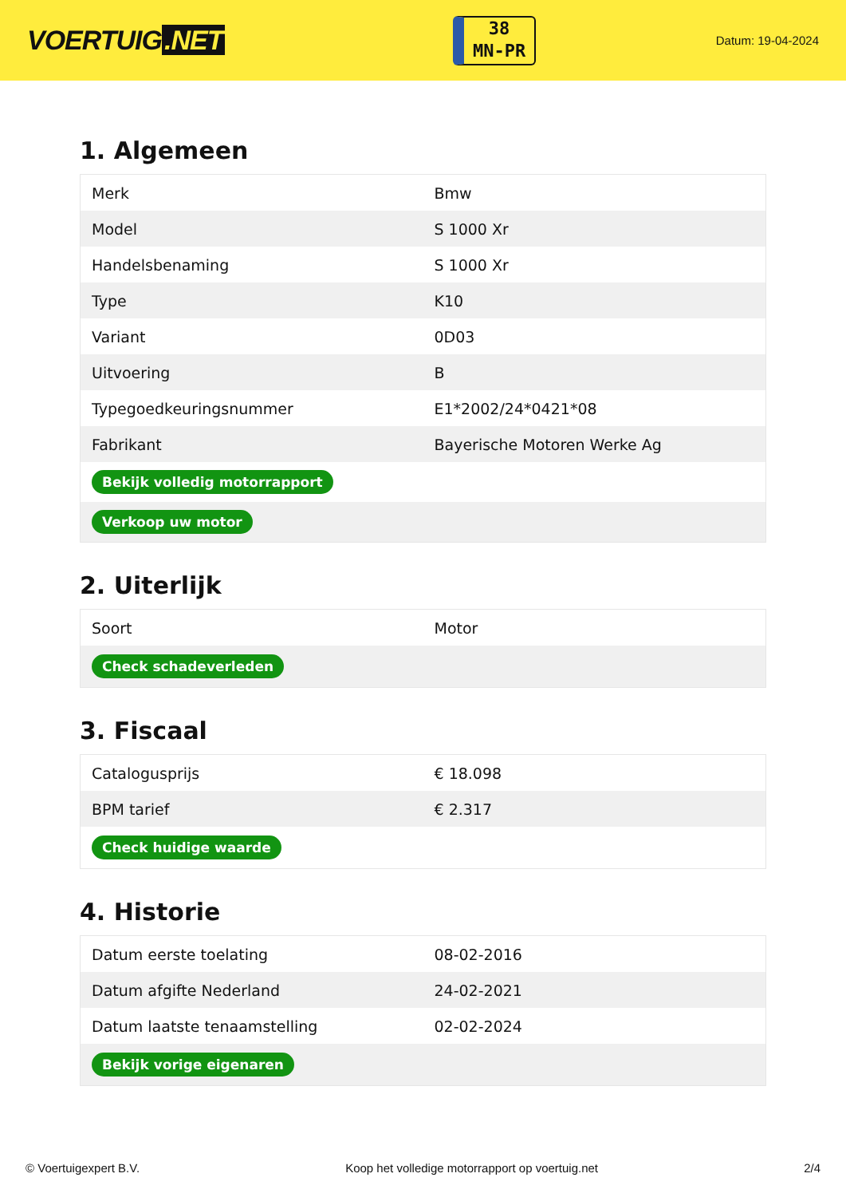VOERTUIG.NET
38
MN-PR
Datum: 19-04-2024
1. Algemeen
| Merk | Bmw |
| Model | S 1000 Xr |
| Handelsbenaming | S 1000 Xr |
| Type | K10 |
| Variant | 0D03 |
| Uitvoering | B |
| Typegoedkeuringsnummer | E1*2002/24*0421*08 |
| Fabrikant | Bayerische Motoren Werke Ag |
| Bekijk volledig motorrapport | |
| Verkoop uw motor | |
2. Uiterlijk
| Soort | Motor |
| Check schadeverleden | |
3. Fiscaal
| Catalogusprijs | € 18.098 |
| BPM tarief | € 2.317 |
| Check huidige waarde | |
4. Historie
| Datum eerste toelating | 08-02-2016 |
| Datum afgifte Nederland | 24-02-2021 |
| Datum laatste tenaamstelling | 02-02-2024 |
| Bekijk vorige eigenaren | |
© Voertuigexpert B.V. Koop het volledige motorrapport op voertuig.net 2/4